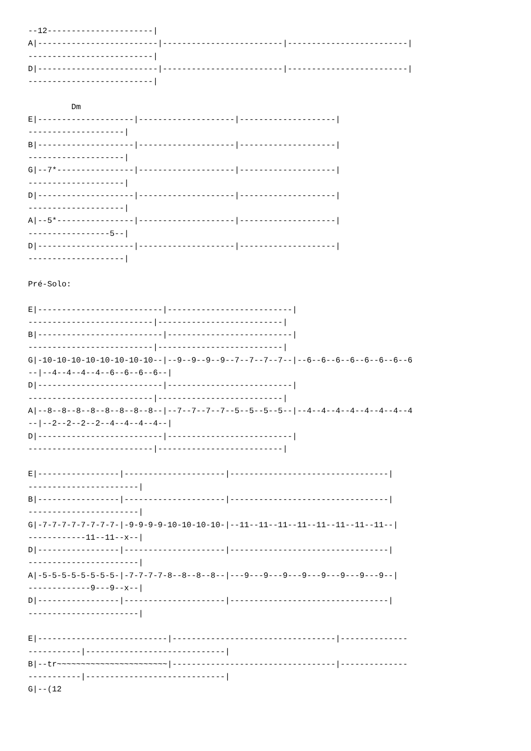--12----------------------|
A|-------------------------|-------------------------|-------------------------|
--------------------------|
D|-------------------------|-------------------------|-------------------------|
--------------------------|

         Dm
E|--------------------|--------------------|--------------------|
--------------------|
B|--------------------|--------------------|--------------------|
--------------------|
G|--7*----------------|--------------------|--------------------|
--------------------|
D|--------------------|--------------------|--------------------|
--------------------|
A|--5*----------------|--------------------|--------------------|
-----------------5--|
D|--------------------|--------------------|--------------------|
--------------------|

Pré-Solo:

E|--------------------------|--------------------------|
--------------------------|--------------------------|
B|--------------------------|--------------------------|
--------------------------|--------------------------|
G|-10-10-10-10-10-10-10-10--|--9--9--9--9--7--7--7--7--|--6--6--6--6--6--6--6--6
--|--4--4--4--4--6--6--6--6--|
D|--------------------------|--------------------------|
--------------------------|--------------------------|
A|--8--8--8--8--8--8--8--8--|--7--7--7--7--5--5--5--5--|--4--4--4--4--4--4--4--4
--|--2--2--2--2--4--4--4--4--|
D|--------------------------|--------------------------|
--------------------------|--------------------------|

E|-----------------|---------------------|---------------------------------|
-----------------------|
B|-----------------|---------------------|---------------------------------|
-----------------------|
G|-7-7-7-7-7-7-7-7-|-9-9-9-9-10-10-10-10-|--11--11--11--11--11--11--11--11--|
------------11--11--x--|
D|-----------------|---------------------|---------------------------------|
-----------------------|
A|-5-5-5-5-5-5-5-5-|-7-7-7-7-8--8--8--8--|---9---9---9---9---9---9---9---9--|
-------------9---9--x--|
D|-----------------|---------------------|---------------------------------|
-----------------------|

E|---------------------------|----------------------------------|--------------
-----------|-----------------------------|
B|--tr~~~~~~~~~~~~~~~~~~~~~~~|----------------------------------|--------------
-----------|-----------------------------|
G|--(12